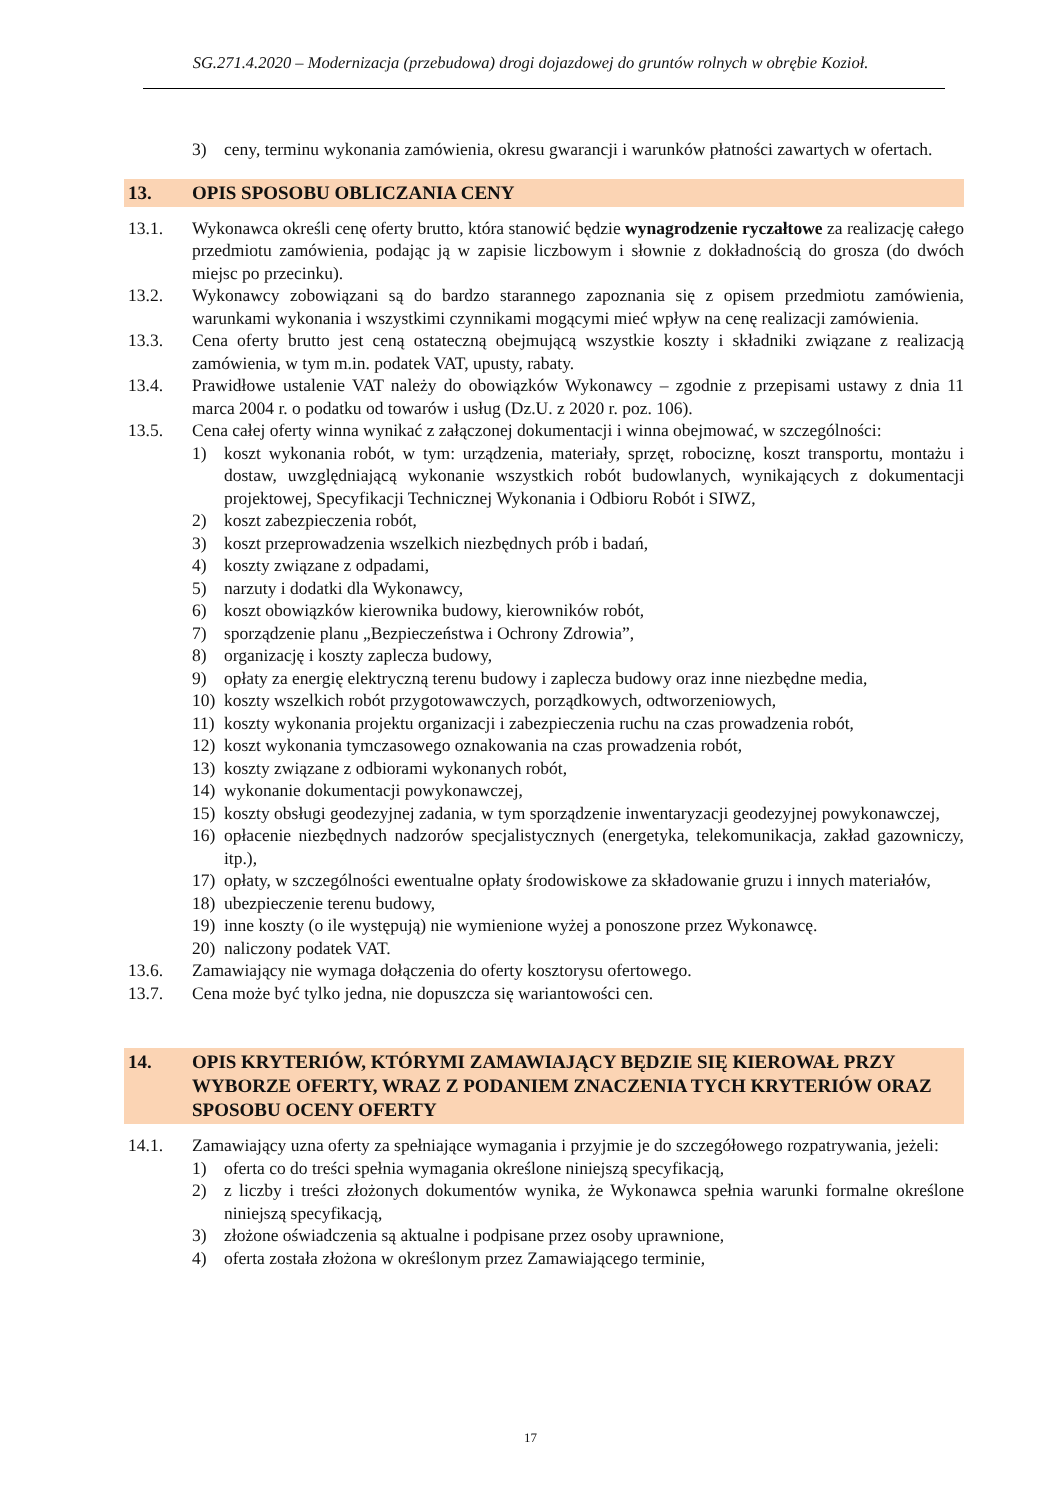SG.271.4.2020 – Modernizacja (przebudowa) drogi dojazdowej do gruntów rolnych w obrębie Kozioł.
3) ceny, terminu wykonania zamówienia, okresu gwarancji i warunków płatności zawartych w ofertach.
13. OPIS SPOSOBU OBLICZANIA CENY
13.1. Wykonawca określi cenę oferty brutto, która stanowić będzie wynagrodzenie ryczałtowe za realizację całego przedmiotu zamówienia, podając ją w zapisie liczbowym i słownie z dokładnością do grosza (do dwóch miejsc po przecinku).
13.2. Wykonawcy zobowiązani są do bardzo starannego zapoznania się z opisem przedmiotu zamówienia, warunkami wykonania i wszystkimi czynnikami mogącymi mieć wpływ na cenę realizacji zamówienia.
13.3. Cena oferty brutto jest ceną ostateczną obejmującą wszystkie koszty i składniki związane z realizacją zamówienia, w tym m.in. podatek VAT, upusty, rabaty.
13.4. Prawidłowe ustalenie VAT należy do obowiązków Wykonawcy – zgodnie z przepisami ustawy z dnia 11 marca 2004 r. o podatku od towarów i usług (Dz.U. z 2020 r. poz. 106).
13.5. Cena całej oferty winna wynikać z załączonej dokumentacji i winna obejmować, w szczególności:
1) koszt wykonania robót, w tym: urządzenia, materiały, sprzęt, robociznę, koszt transportu, montażu i dostaw, uwzględniającą wykonanie wszystkich robót budowlanych, wynikających z dokumentacji projektowej, Specyfikacji Technicznej Wykonania i Odbioru Robót i SIWZ,
2) koszt zabezpieczenia robót,
3) koszt przeprowadzenia wszelkich niezbędnych prób i badań,
4) koszty związane z odpadami,
5) narzuty i dodatki dla Wykonawcy,
6) koszt obowiązków kierownika budowy, kierowników robót,
7) sporządzenie planu „Bezpieczeństwa i Ochrony Zdrowia”,
8) organizację i koszty zaplecza budowy,
9) opłaty za energię elektryczną terenu budowy i zaplecza budowy oraz inne niezbędne media,
10) koszty wszelkich robót przygotowawczych, porządkowych, odtworzeniowych,
11) koszty wykonania projektu organizacji i zabezpieczenia ruchu na czas prowadzenia robót,
12) koszt wykonania tymczasowego oznakowania na czas prowadzenia robót,
13) koszty związane z odbiorami wykonanych robót,
14) wykonanie dokumentacji powykonawczej,
15) koszty obsługi geodezyjnej zadania, w tym sporządzenie inwentaryzacji geodezyjnej powykonawczej,
16) opłacenie niezbędnych nadzorów specjalistycznych (energetyka, telekomunikacja, zakład gazowniczy, itp.),
17) opłaty, w szczególności ewentualne opłaty środowiskowe za składowanie gruzu i innych materiałów,
18) ubezpieczenie terenu budowy,
19) inne koszty (o ile występują) nie wymienione wyżej a ponoszone przez Wykonawcę.
20) naliczony podatek VAT.
13.6. Zamawiający nie wymaga dołączenia do oferty kosztorysu ofertowego.
13.7. Cena może być tylko jedna, nie dopuszcza się wariantowości cen.
14. OPIS KRYTERIÓW, KTÓRYMI ZAMAWIAJĄCY BĘDZIE SIĘ KIEROWAŁ PRZY WYBORZE OFERTY, WRAZ Z PODANIEM ZNACZENIA TYCH KRYTERIÓW ORAZ SPOSOBU OCENY OFERTY
14.1. Zamawiający uzna oferty za spełniające wymagania i przyjmie je do szczegółowego rozpatrywania, jeżeli:
1) oferta co do treści spełnia wymagania określone niniejszą specyfikacją,
2) z liczby i treści złożonych dokumentów wynika, że Wykonawca spełnia warunki formalne określone niniejszą specyfikacją,
3) złożone oświadczenia są aktualne i podpisane przez osoby uprawnione,
4) oferta została złożona w określonym przez Zamawiającego terminie,
17